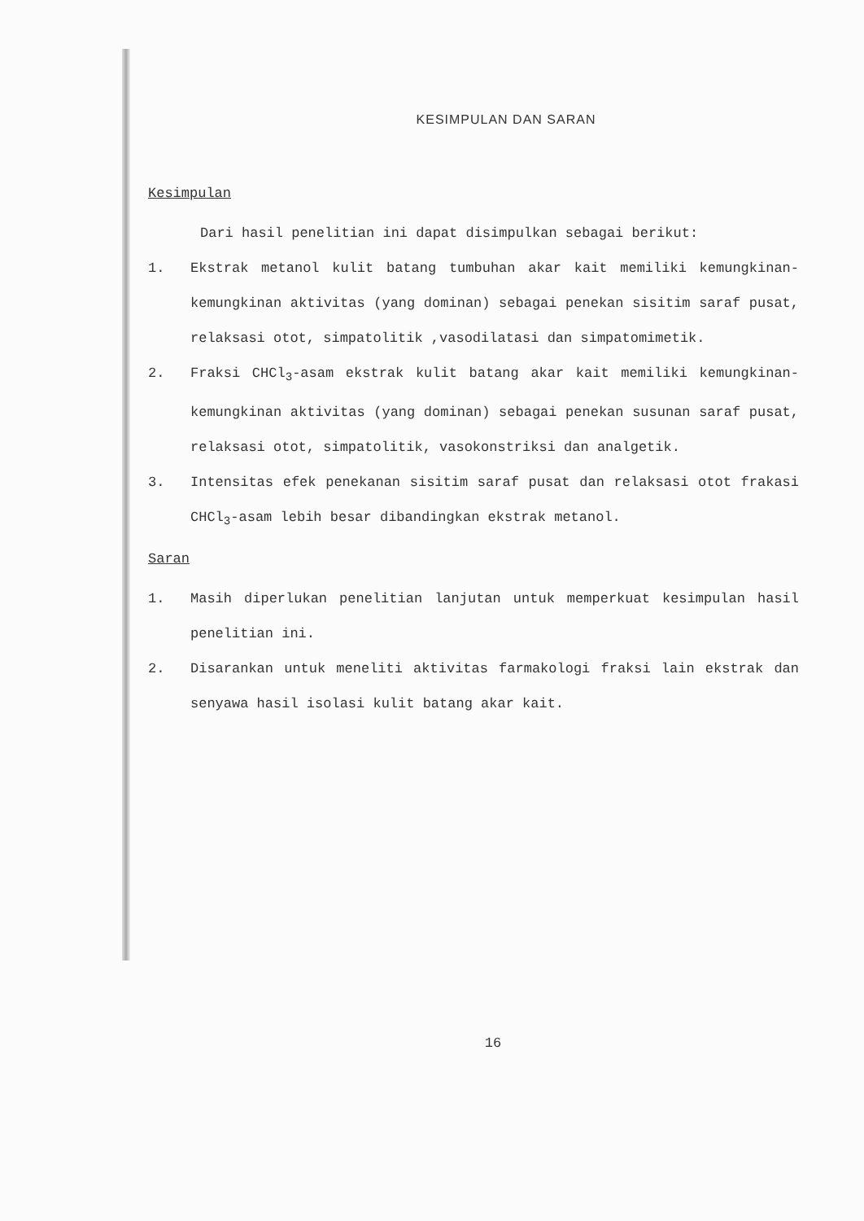KESIMPULAN DAN SARAN
Kesimpulan
Dari hasil penelitian ini dapat disimpulkan sebagai berikut:
1.
Ekstrak metanol kulit batang tumbuhan akar kait memiliki kemungkinan-kemungkinan aktivitas (yang dominan) sebagai penekan sisitim saraf pusat, relaksasi otot, simpatolitik ,vasodilatasi dan simpatomimetik.
2.
Fraksi CHCl<sub>3</sub>-asam ekstrak kulit batang akar kait memiliki kemungkinan-kemungkinan aktivitas (yang dominan) sebagai penekan susunan saraf pusat, relaksasi otot, simpatolitik, vasokonstriksi dan analgetik.
3.
Intensitas efek penekanan sisitim saraf pusat dan relaksasi otot frakasi CHCl<sub>3</sub>-asam lebih besar dibandingkan ekstrak metanol.
Saran
1.
Masih diperlukan penelitian lanjutan untuk memperkuat kesimpulan hasil penelitian ini.
2.
Disarankan untuk meneliti aktivitas farmakologi fraksi lain ekstrak dan senyawa hasil isolasi kulit batang akar kait.
16